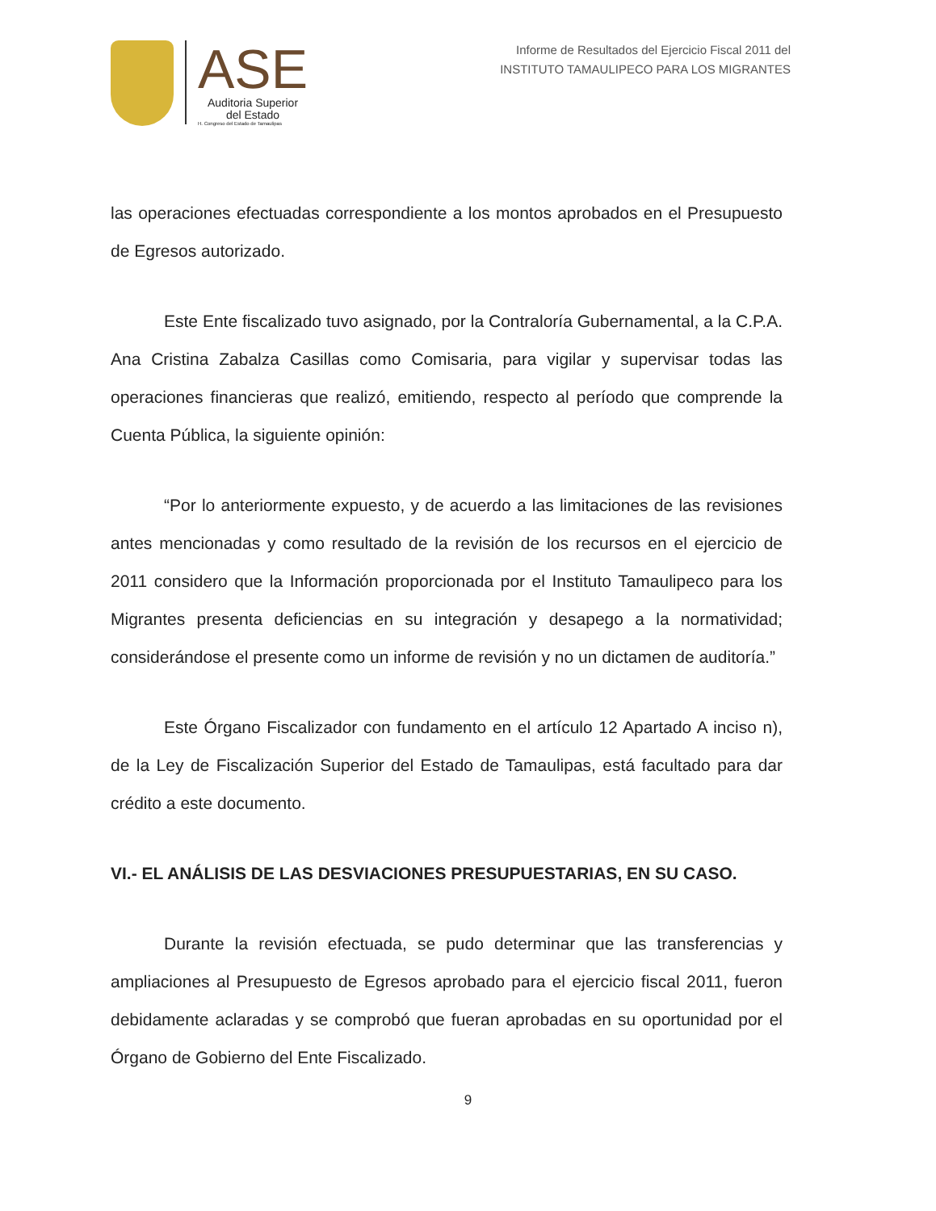ASE
Auditoria Superior
del Estado
H. Congreso del Estado de Tamaulipas
Informe de Resultados del Ejercicio Fiscal 2011 del
INSTITUTO TAMAULIPECO PARA LOS MIGRANTES
las operaciones efectuadas correspondiente a los montos aprobados en el Presupuesto de Egresos autorizado.
Este Ente fiscalizado tuvo asignado, por la Contraloría Gubernamental, a la C.P.A. Ana Cristina Zabalza Casillas como Comisaria, para vigilar y supervisar todas las operaciones financieras que realizó, emitiendo, respecto al período que comprende la Cuenta Pública, la siguiente opinión:
“Por lo anteriormente expuesto, y de acuerdo a las limitaciones de las revisiones antes mencionadas y como resultado de la revisión de los recursos en el ejercicio de 2011 considero que la Información proporcionada por el Instituto Tamaulipeco para los Migrantes presenta deficiencias en su integración y desapego a la normatividad; considerándose el presente como un informe de revisión y no un dictamen de auditoría.”
Este Órgano Fiscalizador con fundamento en el artículo 12 Apartado A inciso n), de la Ley de Fiscalización Superior del Estado de Tamaulipas, está facultado para dar crédito a este documento.
VI.- EL ANÁLISIS DE LAS DESVIACIONES PRESUPUESTARIAS, EN SU CASO.
Durante la revisión efectuada, se pudo determinar que las transferencias y ampliaciones al Presupuesto de Egresos aprobado para el ejercicio fiscal 2011, fueron debidamente aclaradas y se comprobó que fueran aprobadas en su oportunidad por el Órgano de Gobierno del Ente Fiscalizado.
9